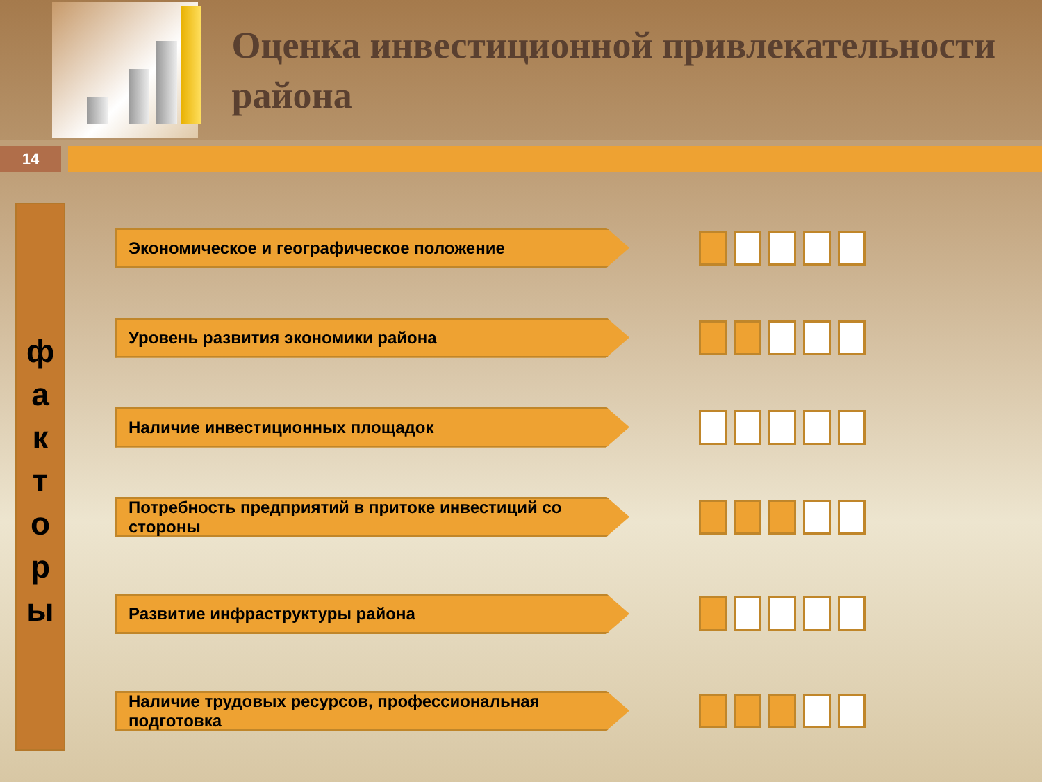Оценка инвестиционной привлекательности района
14
ф
а
к
т
о
р
ы
Экономическое и географическое положение
Уровень развития экономики района
Наличие инвестиционных площадок
Потребность предприятий в притоке инвестиций со стороны
Развитие инфраструктуры района
Наличие трудовых ресурсов, профессиональная подготовка